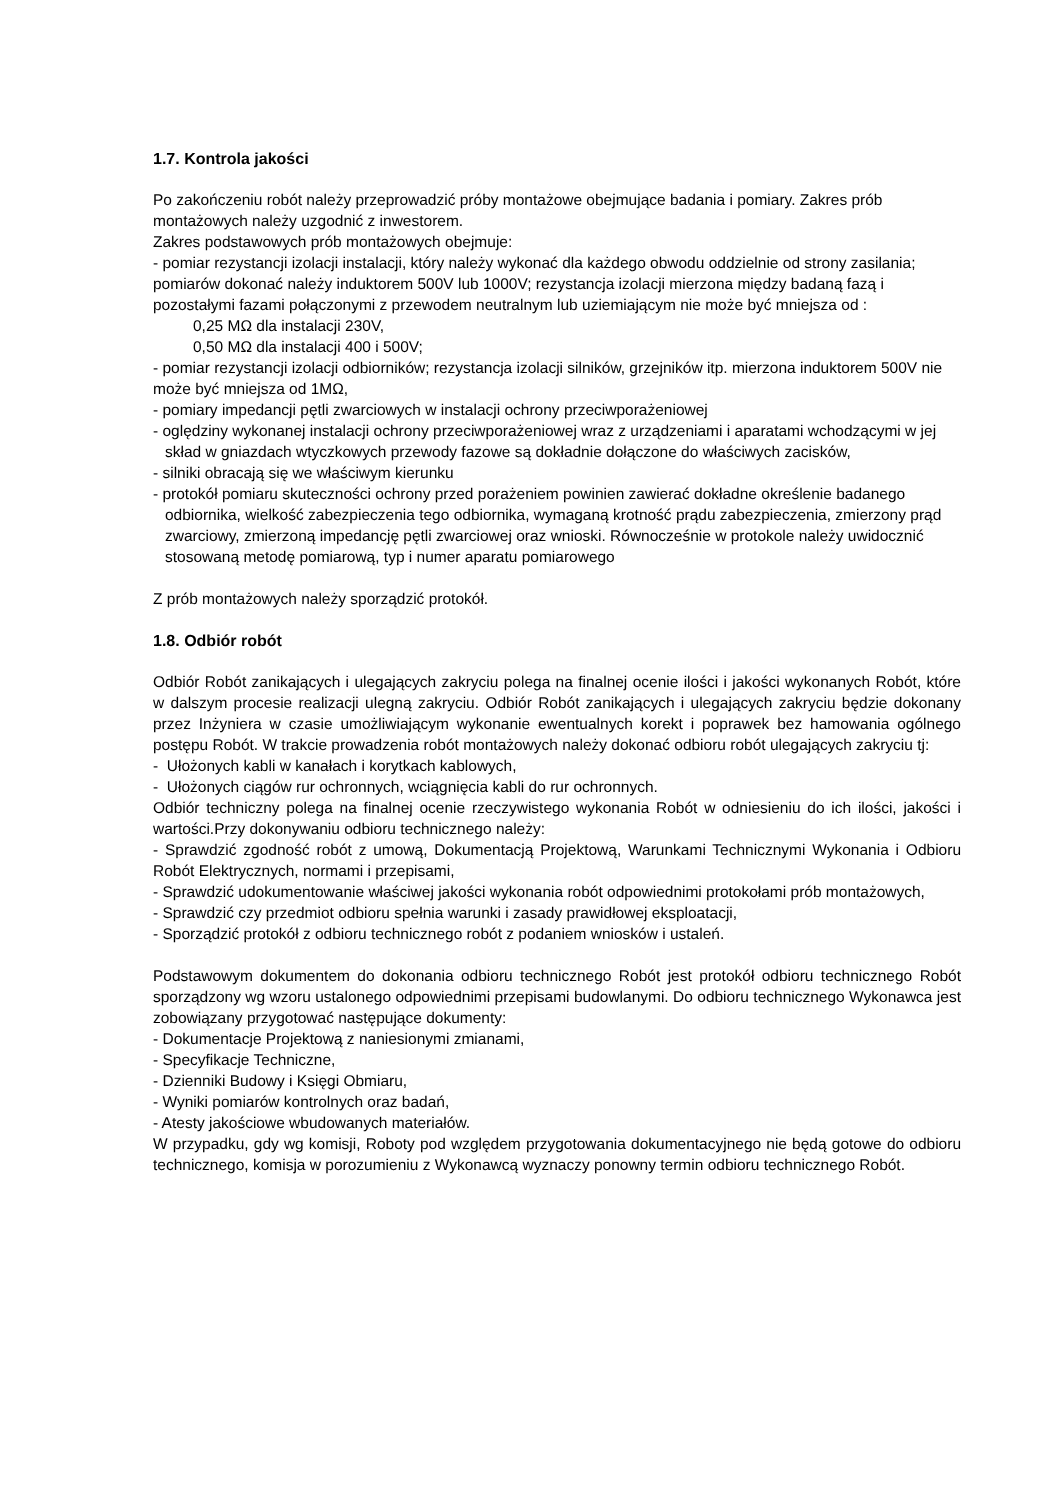1.7. Kontrola jakości
Po zakończeniu robót należy przeprowadzić próby montażowe obejmujące badania i pomiary. Zakres prób montażowych należy uzgodnić z inwestorem.
Zakres podstawowych prób montażowych obejmuje:
- pomiar rezystancji izolacji instalacji, który należy wykonać dla każdego obwodu oddzielnie od strony zasilania; pomiarów dokonać należy induktorem 500V lub 1000V; rezystancja izolacji mierzona między badaną fazą i pozostałymi fazami połączonymi z przewodem neutralnym lub uziemiającym nie może być mniejsza od :
0,25 MΩ dla instalacji 230V,
0,50 MΩ dla instalacji 400 i 500V;
- pomiar rezystancji izolacji odbiorników; rezystancja izolacji silników, grzejników itp. mierzona induktorem 500V nie może być mniejsza od 1MΩ,
- pomiary impedancji pętli zwarciowych w instalacji ochrony przeciwporażeniowej
- oględziny wykonanej instalacji ochrony przeciwporażeniowej wraz z urządzeniami i aparatami wchodzącymi w jej skład w gniazdach wtyczkowych przewody fazowe są dokładnie dołączone do właściwych zacisków,
- silniki obracają się we właściwym kierunku
- protokół pomiaru skuteczności ochrony przed porażeniem powinien zawierać dokładne określenie badanego odbiornika, wielkość zabezpieczenia tego odbiornika, wymaganą krotność prądu zabezpieczenia, zmierzony prąd zwarciowy, zmierzoną impedancję pętli zwarciowej oraz wnioski. Równocześnie w protokole należy uwidocznić stosowaną metodę pomiarową, typ i numer aparatu pomiarowego
Z prób montażowych należy sporządzić protokół.
1.8. Odbiór robót
Odbiór Robót zanikających i ulegających zakryciu polega na finalnej ocenie ilości i jakości wykonanych Robót, które w dalszym procesie realizacji ulegną zakryciu. Odbiór Robót zanikających i ulegających zakryciu będzie dokonany przez Inżyniera w czasie umożliwiającym wykonanie ewentualnych korekt i poprawek bez hamowania ogólnego postępu Robót. W trakcie prowadzenia robót montażowych należy dokonać odbioru robót ulegających zakryciu tj:
- Ułożonych kabli w kanałach i korytkach kablowych,
- Ułożonych ciągów rur ochronnych, wciągnięcia kabli do rur ochronnych.
Odbiór techniczny polega na finalnej ocenie rzeczywistego wykonania Robót w odniesieniu do ich ilości, jakości i wartości.Przy dokonywaniu odbioru technicznego należy:
- Sprawdzić zgodność robót z umową, Dokumentacją Projektową, Warunkami Technicznymi Wykonania i Odbioru Robót Elektrycznych, normami i przepisami,
- Sprawdzić udokumentowanie właściwej jakości wykonania robót odpowiednimi protokołami prób montażowych,
- Sprawdzić czy przedmiot odbioru spełnia warunki i zasady prawidłowej eksploatacji,
- Sporządzić protokół z odbioru technicznego robót z podaniem wniosków i ustaleń.
Podstawowym dokumentem do dokonania odbioru technicznego Robót jest protokół odbioru technicznego Robót sporządzony wg wzoru ustalonego odpowiednimi przepisami budowlanymi. Do odbioru technicznego Wykonawca jest zobowiązany przygotować następujące dokumenty:
- Dokumentacje Projektową z naniesionymi zmianami,
- Specyfikacje Techniczne,
- Dzienniki Budowy i Księgi Obmiaru,
- Wyniki pomiarów kontrolnych oraz badań,
- Atesty jakościowe wbudowanych materiałów.
W przypadku, gdy wg komisji, Roboty pod względem przygotowania dokumentacyjnego nie będą gotowe do odbioru technicznego, komisja w porozumieniu z Wykonawcą wyznaczy ponowny termin odbioru technicznego Robót.